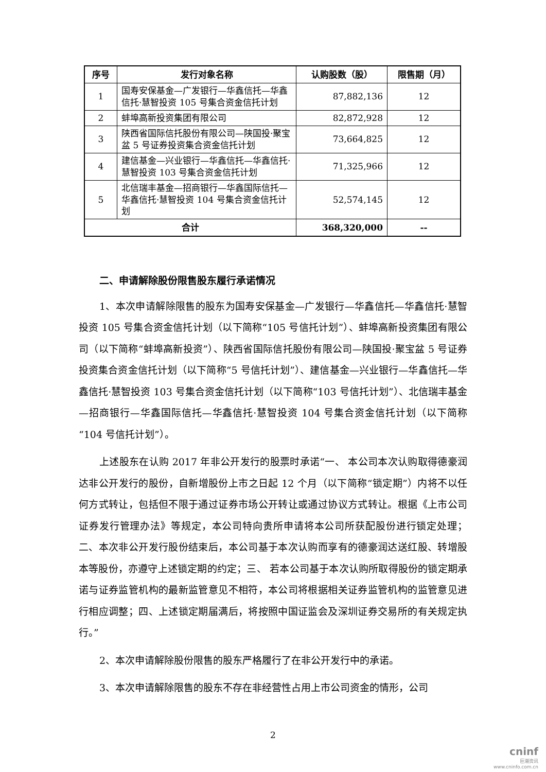| 序号 | 发行对象名称 | 认购股数（股） | 限售期（月） |
| --- | --- | --- | --- |
| 1 | 国寿安保基金—广发银行—华鑫信托—华鑫信托·慧智投资 105 号集合资金信托计划 | 87,882,136 | 12 |
| 2 | 蚌埠高新投资集团有限公司 | 82,872,928 | 12 |
| 3 | 陕西省国际信托股份有限公司—陕国投·聚宝盆 5 号证券投资集合资金信托计划 | 73,664,825 | 12 |
| 4 | 建信基金—兴业银行—华鑫信托—华鑫信托·慧智投资 103 号集合资金信托计划 | 71,325,966 | 12 |
| 5 | 北信瑞丰基金—招商银行—华鑫国际信托—华鑫信托·慧智投资 104 号集合资金信托计划 | 52,574,145 | 12 |
| 合计 | | 368,320,000 | -- |
二、申请解除股份限售股东履行承诺情况
1、本次申请解除限售的股东为国寿安保基金—广发银行—华鑫信托—华鑫信托·慧智投资 105 号集合资金信托计划（以下简称“105 号信托计划”）、蚌埠高新投资集团有限公司（以下简称“蚌埠高新投资”）、陕西省国际信托股份有限公司—陕国投·聚宝盆 5 号证券投资集合资金信托计划（以下简称“5 号信托计划”）、建信基金—兴业银行—华鑫信托—华鑫信托·慧智投资 103 号集合资金信托计划（以下简称“103 号信托计划”）、北信瑞丰基金—招商银行—华鑫国际信托—华鑫信托·慧智投资 104 号集合资金信托计划（以下简称“104 号信托计划”）。
上述股东在认购 2017 年非公开发行的股票时承诺“一、 本公司本次认购取得德豪润达非公开发行的股份，自新增股份上市之日起 12 个月（以下简称“锁定期”）内将不以任何方式转让，包括但不限于通过证券市场公开转让或通过协议方式转让。根据《上市公司证券发行管理办法》等规定，本公司特向贵所申请将本公司所获配股份进行锁定处理；二、本次非公开发行股份结束后，本公司基于本次认购而享有的德豪润达送红股、转增股本等股份，亦遵守上述锁定期的约定；三、 若本公司基于本次认购所取得股份的锁定期承诺与证券监管机构的最新监管意见不相符，本公司将根据相关证券监管机构的监管意见进行相应调整；四、上述锁定期届满后，将按照中国证监会及深圳证券交易所的有关规定执行。”
2、本次申请解除股份限售的股东严格履行了在非公开发行中的承诺。
3、本次申请解除限售的股东不存在非经营性占用上市公司资金的情形，公司
2
cninf
巨潮资讯
www.cninfo.com.cn